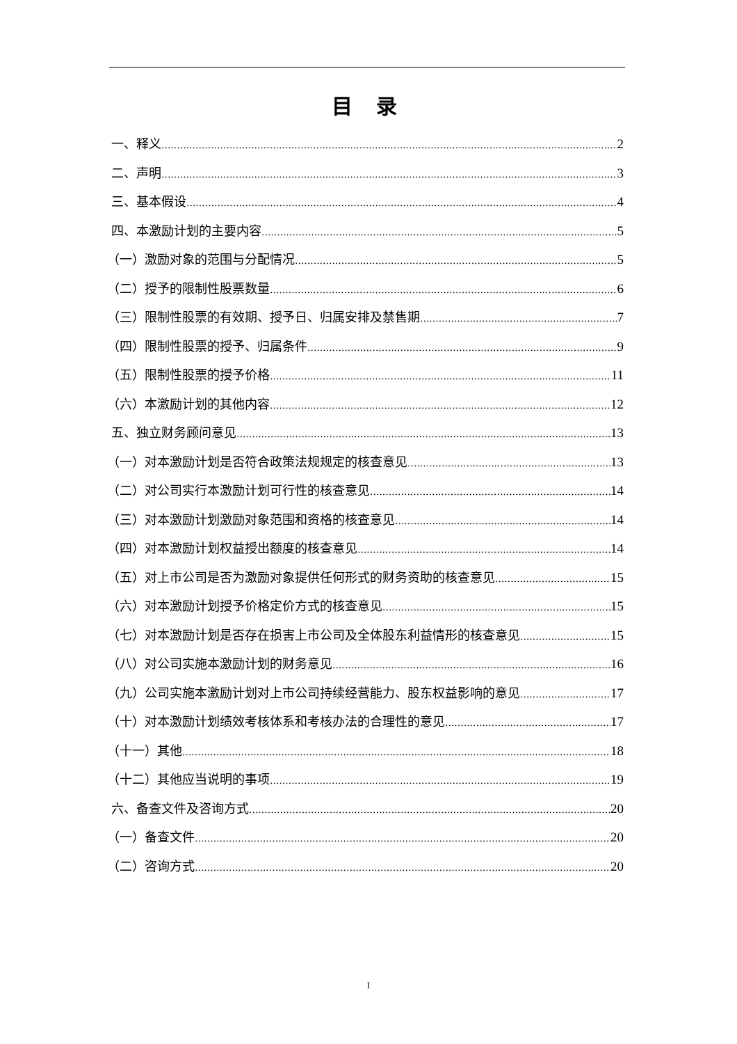目 录
一、释义 2
二、声明 3
三、基本假设 4
四、本激励计划的主要内容 5
（一）激励对象的范围与分配情况 5
（二）授予的限制性股票数量 6
（三）限制性股票的有效期、授予日、归属安排及禁售期 7
（四）限制性股票的授予、归属条件 9
（五）限制性股票的授予价格 11
（六）本激励计划的其他内容 12
五、独立财务顾问意见 13
（一）对本激励计划是否符合政策法规规定的核查意见 13
（二）对公司实行本激励计划可行性的核查意见 14
（三）对本激励计划激励对象范围和资格的核查意见 14
（四）对本激励计划权益授出额度的核查意见 14
（五）对上市公司是否为激励对象提供任何形式的财务资助的核查意见 15
（六）对本激励计划授予价格定价方式的核查意见 15
（七）对本激励计划是否存在损害上市公司及全体股东利益情形的核查意见 15
（八）对公司实施本激励计划的财务意见 16
（九）公司实施本激励计划对上市公司持续经营能力、股东权益影响的意见 17
（十）对本激励计划绩效考核体系和考核办法的合理性的意见 17
（十一）其他 18
（十二）其他应当说明的事项 19
六、备查文件及咨询方式 20
（一）备查文件 20
（二）咨询方式 20
I